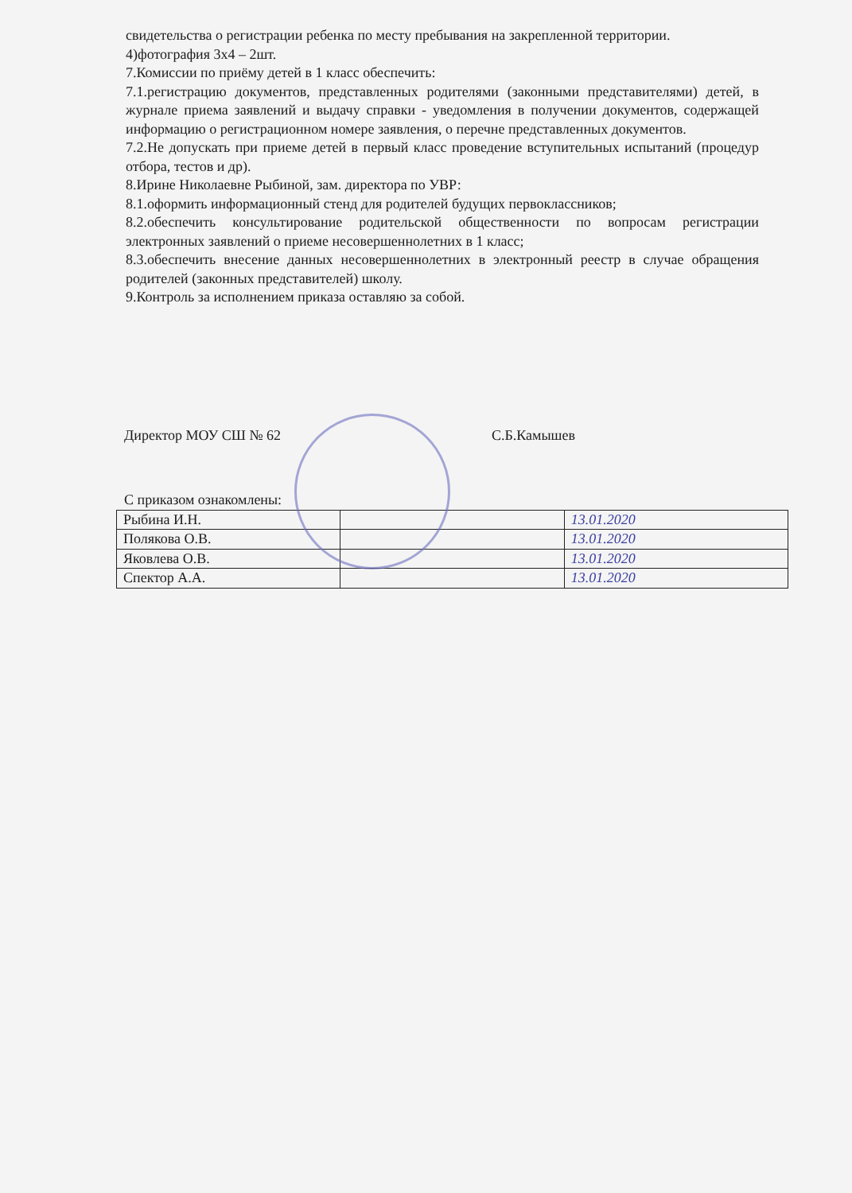свидетельства о регистрации ребенка по месту пребывания на закрепленной территории.
4)фотография 3х4 – 2шт.
7.Комиссии по приёму детей в 1 класс обеспечить:
7.1.регистрацию документов, представленных родителями (законными представителями) детей, в журнале приема заявлений и выдачу справки - уведомления в получении документов, содержащей информацию о регистрационном номере заявления, о перечне представленных документов.
7.2.Не допускать при приеме детей в первый класс проведение вступительных испытаний (процедур отбора, тестов и др).
8.Ирине Николаевне Рыбиной, зам. директора по УВР:
8.1.оформить информационный стенд для родителей будущих первоклассников;
8.2.обеспечить консультирование родительской общественности по вопросам регистрации электронных заявлений о приеме несовершеннолетних в 1 класс;
8.3.обеспечить внесение данных несовершеннолетних в электронный реестр в случае обращения родителей (законных представителей) школу.
9.Контроль за исполнением приказа оставляю за собой.
Директор МОУ СШ № 62 С.Б.Камышев
С приказом ознакомлены:
| Рыбина И.Н. | | 13.01.2020 |
| Полякова О.В. | | 13.01.2020 |
| Яковлева О.В. | | 13.01.2020 |
| Спектор А.А. | | 13.01.2020 |